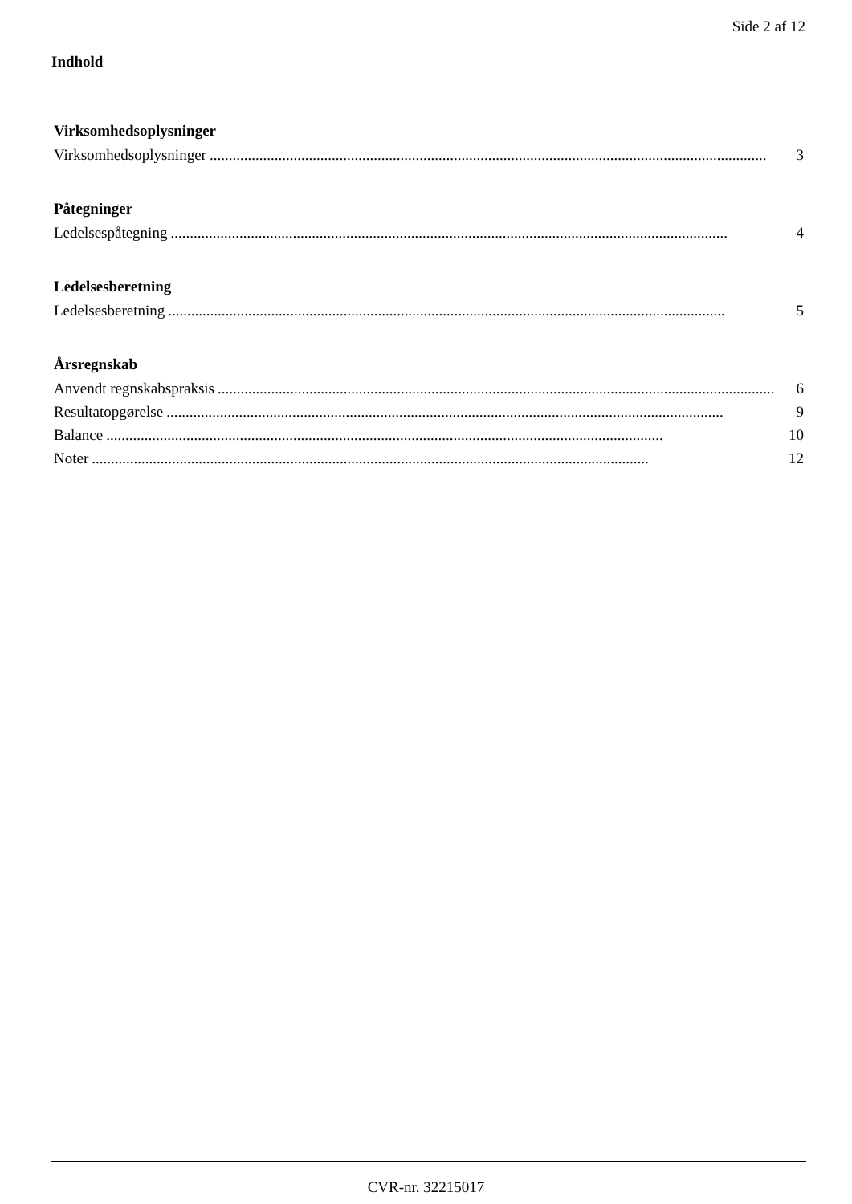Side 2 af 12
Indhold
Virksomhedsoplysninger
Virksomhedsoplysninger.................................................................................................................................................. 3
Påtegninger
Ledelsespåtegning.................................................................................................................................................. 4
Ledelsesberetning
Ledelsesberetning.................................................................................................................................................. 5
Årsregnskab
Anvendt regnskabspraksis.................................................................................................................................................. 6
Resultatopgørelse.................................................................................................................................................. 9
Balance.................................................................................................................................................. 10
Noter.................................................................................................................................................. 12
CVR-nr. 32215017